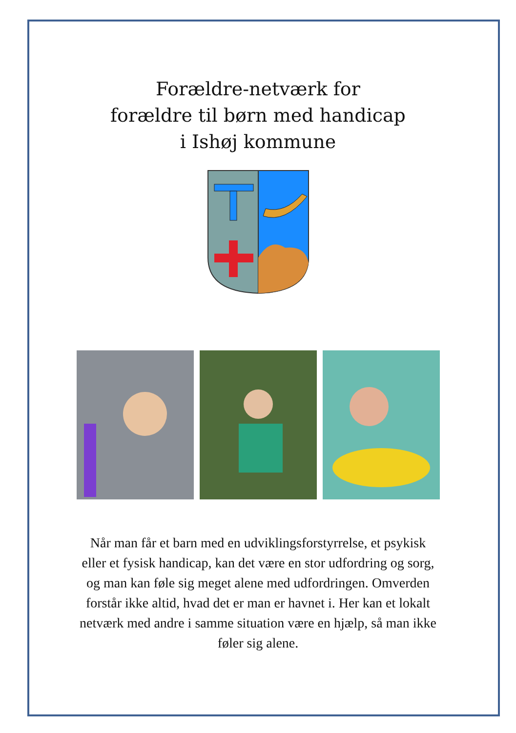Forældre-netværk for
forældre til børn med handicap
i Ishøj kommune
Når man får et barn med en udviklingsforstyrrelse, et psykisk eller et fysisk handicap, kan det være en stor udfordring og sorg, og man kan føle sig meget alene med udfordringen. Omverden forstår ikke altid, hvad det er man er havnet i. Her kan et lokalt netværk med andre i samme situation være en hjælp, så man ikke føler sig alene.